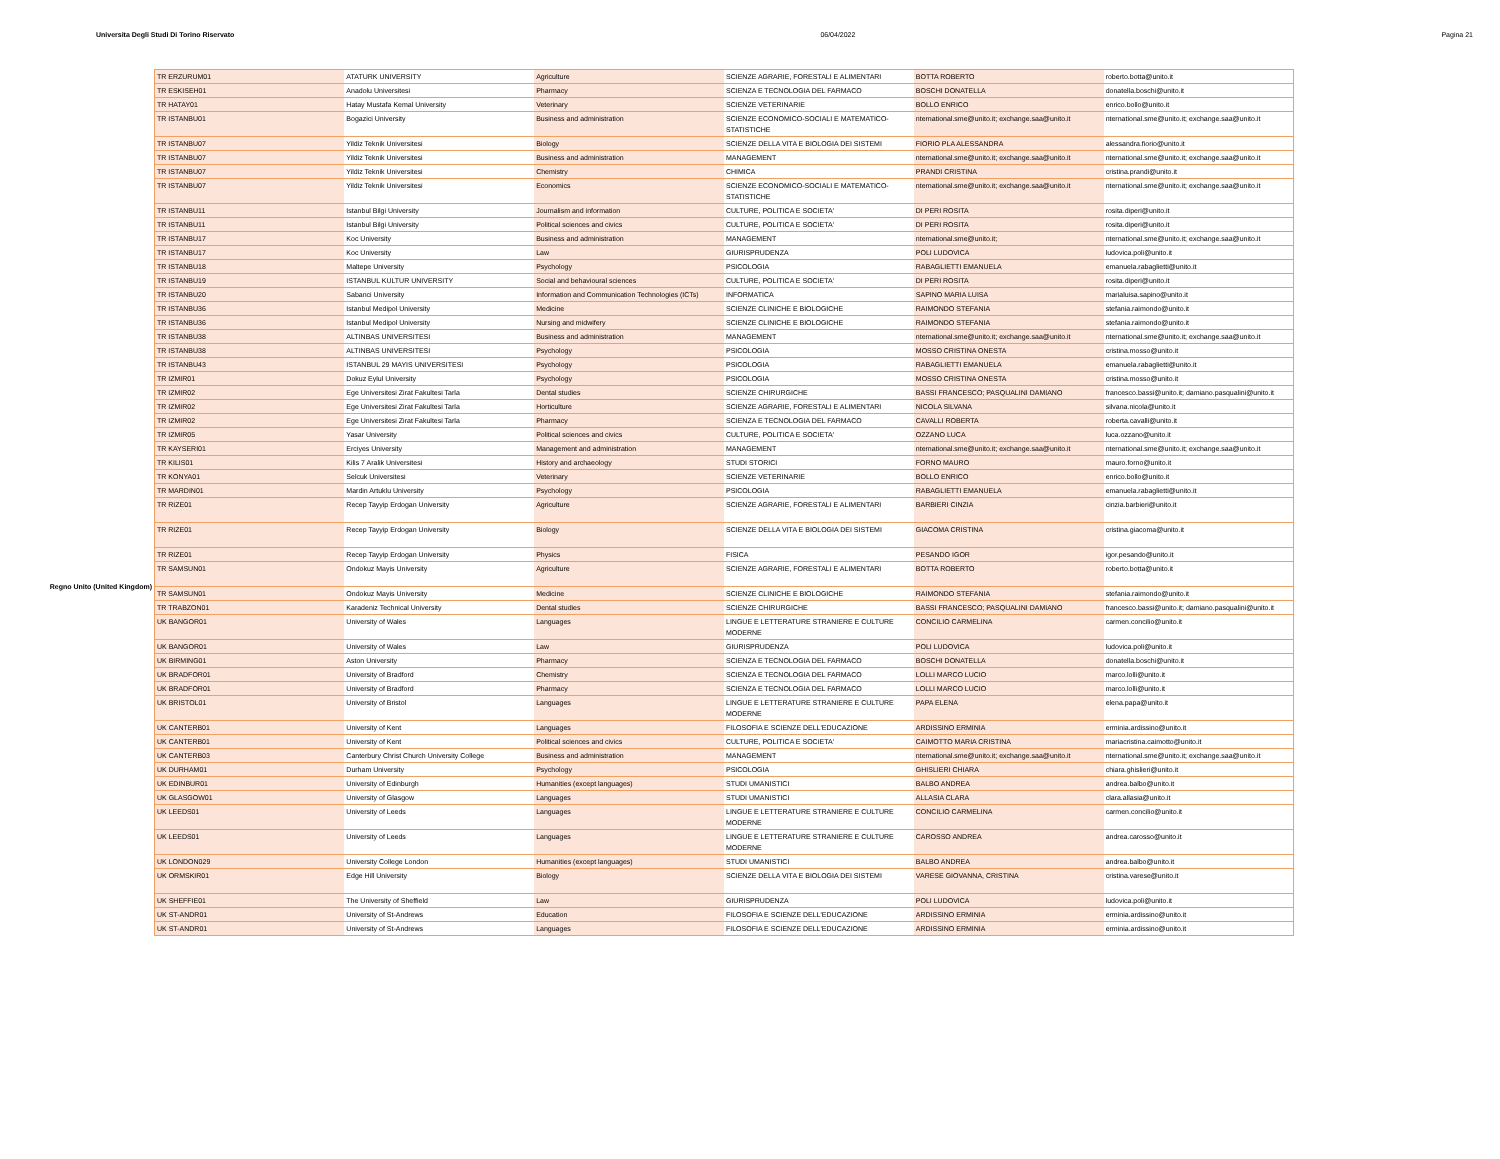Universita Degli Studi Di Torino Riservato 06/04/2022 Pagina 21
Regno Unito (United Kingdom)
| TR ERZURUM01 | ATATURK UNIVERSITY | Agriculture | SCIENZE AGRARIE, FORESTALI E ALIMENTARI | BOTTA ROBERTO | roberto.botta@unito.it |
| TR ESKISEH01 | Anadolu Universitesi | Pharmacy | SCIENZA E TECNOLOGIA DEL FARMACO | BOSCHI DONATELLA | donatella.boschi@unito.it |
| TR HATAY01 | Hatay Mustafa Kemal University | Veterinary | SCIENZE VETERINARIE | BOLLO ENRICO | enrico.bollo@unito.it |
| TR ISTANBU01 | Bogazici University | Business and administration | SCIENZE ECONOMICO-SOCIALI E MATEMATICO-STATISTICHE | nternational.sme@unito.it; exchange.saa@unito.it | nternational.sme@unito.it; exchange.saa@unito.it |
| TR ISTANBU07 | Yildiz Teknik Universitesi | Biology | SCIENZE DELLA VITA E BIOLOGIA DEI SISTEMI | FIORIO PLA ALESSANDRA | alessandra.fiorio@unito.it |
| TR ISTANBU07 | Yildiz Teknik Universitesi | Business and administration | MANAGEMENT | nternational.sme@unito.it; exchange.saa@unito.it | nternational.sme@unito.it; exchange.saa@unito.it |
| TR ISTANBU07 | Yildiz Teknik Universitesi | Chemistry | CHIMICA | PRANDI CRISTINA | cristina.prandi@unito.it |
| TR ISTANBU07 | Yildiz Teknik Universitesi | Economics | SCIENZE ECONOMICO-SOCIALI E MATEMATICO-STATISTICHE | nternational.sme@unito.it; exchange.saa@unito.it | nternational.sme@unito.it; exchange.saa@unito.it |
| TR ISTANBU11 | Istanbul Bilgi University | Journalism and information | CULTURE, POLITICA E SOCIETA' | DI PERI ROSITA | rosita.diperi@unito.it |
| TR ISTANBU11 | Istanbul Bilgi University | Political sciences and civics | CULTURE, POLITICA E SOCIETA' | DI PERI ROSITA | rosita.diperi@unito.it |
| TR ISTANBU17 | Koc University | Business and administration | MANAGEMENT | nternational.sme@unito.it; | nternational.sme@unito.it; exchange.saa@unito.it |
| TR ISTANBU17 | Koc University | Law | GIURISPRUDENZA | POLI LUDOVICA | ludovica.poli@unito.it |
| TR ISTANBU18 | Maltepe University | Psychology | PSICOLOGIA | RABAGLIETTI EMANUELA | emanuela.rabaglietti@unito.it |
| TR ISTANBU19 | ISTANBUL KULTUR UNIVERSITY | Social and behavioural sciences | CULTURE, POLITICA E SOCIETA' | DI PERI ROSITA | rosita.diperi@unito.it |
| TR ISTANBU20 | Sabanci University | Information and Communication Technologies (ICTs) | INFORMATICA | SAPINO MARIA LUISA | marialuisa.sapino@unito.it |
| TR ISTANBU36 | Istanbul Medipol University | Medicine | SCIENZE CLINICHE E BIOLOGICHE | RAIMONDO STEFANIA | stefania.raimondo@unito.it |
| TR ISTANBU36 | Istanbul Medipol University | Nursing and midwifery | SCIENZE CLINICHE E BIOLOGICHE | RAIMONDO STEFANIA | stefania.raimondo@unito.it |
| TR ISTANBU38 | ALTINBAS UNIVERSITESI | Business and administration | MANAGEMENT | nternational.sme@unito.it; exchange.saa@unito.it | nternational.sme@unito.it; exchange.saa@unito.it |
| TR ISTANBU38 | ALTINBAS UNIVERSITESI | Psychology | PSICOLOGIA | MOSSO CRISTINA ONESTA | cristina.mosso@unito.it |
| TR ISTANBU43 | ISTANBUL 29 MAYIS UNIVERSITESI | Psychology | PSICOLOGIA | RABAGLIETTI EMANUELA | emanuela.rabaglietti@unito.it |
| TR IZMIR01 | Dokuz Eylul University | Psychology | PSICOLOGIA | MOSSO CRISTINA ONESTA | cristina.mosso@unito.it |
| TR IZMIR02 | Ege Universitesi Zirat Fakultesi Tarla | Dental studies | SCIENZE CHIRURGICHE | BASSI FRANCESCO; PASQUALINI DAMIANO | francesco.bassi@unito.it; damiano.pasqualini@unito.it |
| TR IZMIR02 | Ege Universitesi Zirat Fakultesi Tarla | Horticulture | SCIENZE AGRARIE, FORESTALI E ALIMENTARI | NICOLA SILVANA | silvana.nicola@unito.it |
| TR IZMIR02 | Ege Universitesi Zirat Fakultesi Tarla | Pharmacy | SCIENZA E TECNOLOGIA DEL FARMACO | CAVALLI ROBERTA | roberta.cavalli@unito.it |
| TR IZMIR05 | Yasar University | Political sciences and civics | CULTURE, POLITICA E SOCIETA' | OZZANO LUCA | luca.ozzano@unito.it |
| TR KAYSERI01 | Erciyes University | Management and administration | MANAGEMENT | nternational.sme@unito.it; exchange.saa@unito.it | nternational.sme@unito.it; exchange.saa@unito.it |
| TR KILIS01 | Kilis 7 Aralik Universitesi | History and archaeology | STUDI STORICI | FORNO MAURO | mauro.forno@unito.it |
| TR KONYA01 | Selcuk Universitesi | Veterinary | SCIENZE VETERINARIE | BOLLO ENRICO | enrico.bollo@unito.it |
| TR MARDIN01 | Mardin Artuklu University | Psychology | PSICOLOGIA | RABAGLIETTI EMANUELA | emanuela.rabaglietti@unito.it |
| TR RIZE01 | Recep Tayyip Erdogan University | Agriculture | SCIENZE AGRARIE, FORESTALI E ALIMENTARI | BARBIERI CINZIA | cinzia.barbieri@unito.it |
| TR RIZE01 | Recep Tayyip Erdogan University | Biology | SCIENZE DELLA VITA E BIOLOGIA DEI SISTEMI | GIACOMA CRISTINA | cristina.giacoma@unito.it |
| TR RIZE01 | Recep Tayyip Erdogan University | Physics | FISICA | PESANDO IGOR | igor.pesando@unito.it |
| TR SAMSUN01 | Ondokuz Mayis University | Agriculture | SCIENZE AGRARIE, FORESTALI E ALIMENTARI | BOTTA ROBERTO | roberto.botta@unito.it |
| TR SAMSUN01 | Ondokuz Mayis University | Medicine | SCIENZE CLINICHE E BIOLOGICHE | RAIMONDO STEFANIA | stefania.raimondo@unito.it |
| TR TRABZON01 | Karadeniz Technical University | Dental studies | SCIENZE CHIRURGICHE | BASSI FRANCESCO; PASQUALINI DAMIANO | francesco.bassi@unito.it; damiano.pasqualini@unito.it |
| UK BANGOR01 | University of Wales | Languages | LINGUE E LETTERATURE STRANIERE E CULTURE MODERNE | CONCILIO CARMELINA | carmen.concilio@unito.it |
| UK BANGOR01 | University of Wales | Law | GIURISPRUDENZA | POLI LUDOVICA | ludovica.poli@unito.it |
| UK BIRMING01 | Aston University | Pharmacy | SCIENZA E TECNOLOGIA DEL FARMACO | BOSCHI DONATELLA | donatella.boschi@unito.it |
| UK BRADFOR01 | University of Bradford | Chemistry | SCIENZA E TECNOLOGIA DEL FARMACO | LOLLI MARCO LUCIO | marco.lolli@unito.it |
| UK BRADFOR01 | University of Bradford | Pharmacy | SCIENZA E TECNOLOGIA DEL FARMACO | LOLLI MARCO LUCIO | marco.lolli@unito.it |
| UK BRISTOL01 | University of Bristol | Languages | LINGUE E LETTERATURE STRANIERE E CULTURE MODERNE | PAPA ELENA | elena.papa@unito.it |
| UK CANTERB01 | University of Kent | Languages | FILOSOFIA E SCIENZE DELL'EDUCAZIONE | ARDISSINO ERMINIA | erminia.ardissino@unito.it |
| UK CANTERB01 | University of Kent | Political sciences and civics | CULTURE, POLITICA E SOCIETA' | CAIMOTTO MARIA CRISTINA | mariacristina.caimotto@unito.it |
| UK CANTERB03 | Canterbury Christ Church University College | Business and administration | MANAGEMENT | nternational.sme@unito.it; exchange.saa@unito.it | nternational.sme@unito.it; exchange.saa@unito.it |
| UK DURHAM01 | Durham University | Psychology | PSICOLOGIA | GHISLIERI CHIARA | chiara.ghislieri@unito.it |
| UK EDINBUR01 | University of Edinburgh | Humanities (except languages) | STUDI UMANISTICI | BALBO ANDREA | andrea.balbo@unito.it |
| UK GLASGOW01 | University of Glasgow | Languages | STUDI UMANISTICI | ALLASIA CLARA | clara.allasia@unito.it |
| UK LEEDS01 | University of Leeds | Languages | LINGUE E LETTERATURE STRANIERE E CULTURE MODERNE | CONCILIO CARMELINA | carmen.concilio@unito.it |
| UK LEEDS01 | University of Leeds | Languages | LINGUE E LETTERATURE STRANIERE E CULTURE MODERNE | CAROSSO ANDREA | andrea.carosso@unito.it |
| UK LONDON029 | University College London | Humanities (except languages) | STUDI UMANISTICI | BALBO ANDREA | andrea.balbo@unito.it |
| UK ORMSKIR01 | Edge Hill University | Biology | SCIENZE DELLA VITA E BIOLOGIA DEI SISTEMI | VARESE GIOVANNA, CRISTINA | cristina.varese@unito.it |
| UK SHEFFIE01 | The University of Sheffield | Law | GIURISPRUDENZA | POLI LUDOVICA | ludovica.poli@unito.it |
| UK ST-ANDR01 | University of St-Andrews | Education | FILOSOFIA E SCIENZE DELL'EDUCAZIONE | ARDISSINO ERMINIA | erminia.ardissino@unito.it |
| UK ST-ANDR01 | University of St-Andrews | Languages | FILOSOFIA E SCIENZE DELL'EDUCAZIONE | ARDISSINO ERMINIA | erminia.ardissino@unito.it |